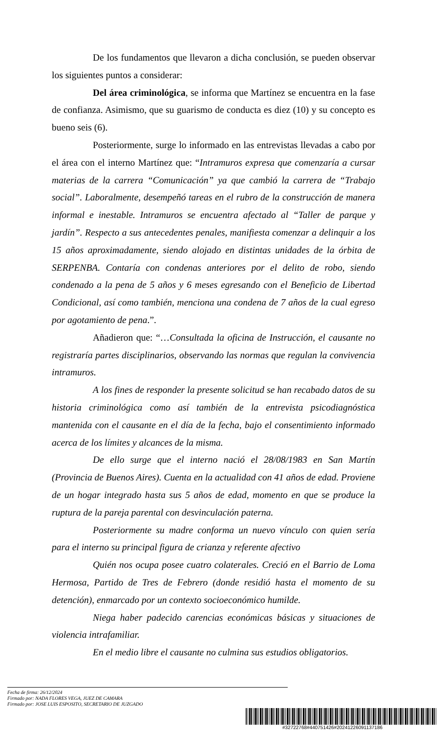De los fundamentos que llevaron a dicha conclusión, se pueden observar los siguientes puntos a considerar:
Del área criminológica, se informa que Martínez se encuentra en la fase de confianza. Asimismo, que su guarismo de conducta es diez (10) y su concepto es bueno seis (6).
Posteriormente, surge lo informado en las entrevistas llevadas a cabo por el área con el interno Martínez que: “Intramuros expresa que comenzaría a cursar materias de la carrera “Comunicación” ya que cambió la carrera de “Trabajo social”. Laboralmente, desempeñó tareas en el rubro de la construcción de manera informal e inestable. Intramuros se encuentra afectado al “Taller de parque y jardín”. Respecto a sus antecedentes penales, manifiesta comenzar a delinquir a los 15 años aproximadamente, siendo alojado en distintas unidades de la órbita de SERPENBA. Contaría con condenas anteriores por el delito de robo, siendo condenado a la pena de 5 años y 6 meses egresando con el Beneficio de Libertad Condicional, así como también, menciona una condena de 7 años de la cual egreso por agotamiento de pena.”.
Añadieron que: “…Consultada la oficina de Instrucción, el causante no registraría partes disciplinarios, observando las normas que regulan la convivencia intramuros.
A los fines de responder la presente solicitud se han recabado datos de su historia criminológica como así también de la entrevista psicodiagnóstica mantenida con el causante en el día de la fecha, bajo el consentimiento informado acerca de los límites y alcances de la misma.
De ello surge que el interno nació el 28/08/1983 en San Martín (Provincia de Buenos Aires). Cuenta en la actualidad con 41 años de edad. Proviene de un hogar integrado hasta sus 5 años de edad, momento en que se produce la ruptura de la pareja parental con desvinculación paterna.
Posteriormente su madre conforma un nuevo vínculo con quien sería para el interno su principal figura de crianza y referente afectivo
Quién nos ocupa posee cuatro colaterales. Creció en el Barrio de Loma Hermosa, Partido de Tres de Febrero (donde residió hasta el momento de su detención), enmarcado por un contexto socioeconómico humilde.
Niega haber padecido carencias económicas básicas y situaciones de violencia intrafamiliar.
En el medio libre el causante no culmina sus estudios obligatorios.
Fecha de firma: 26/12/2024
Firmado por: NADA FLORES VEGA, JUEZ DE CAMARA
Firmado por: JOSE LUIS ESPOSITO, SECRETARIO DE JUZGADO
#32722768#440751426#20241226091137186